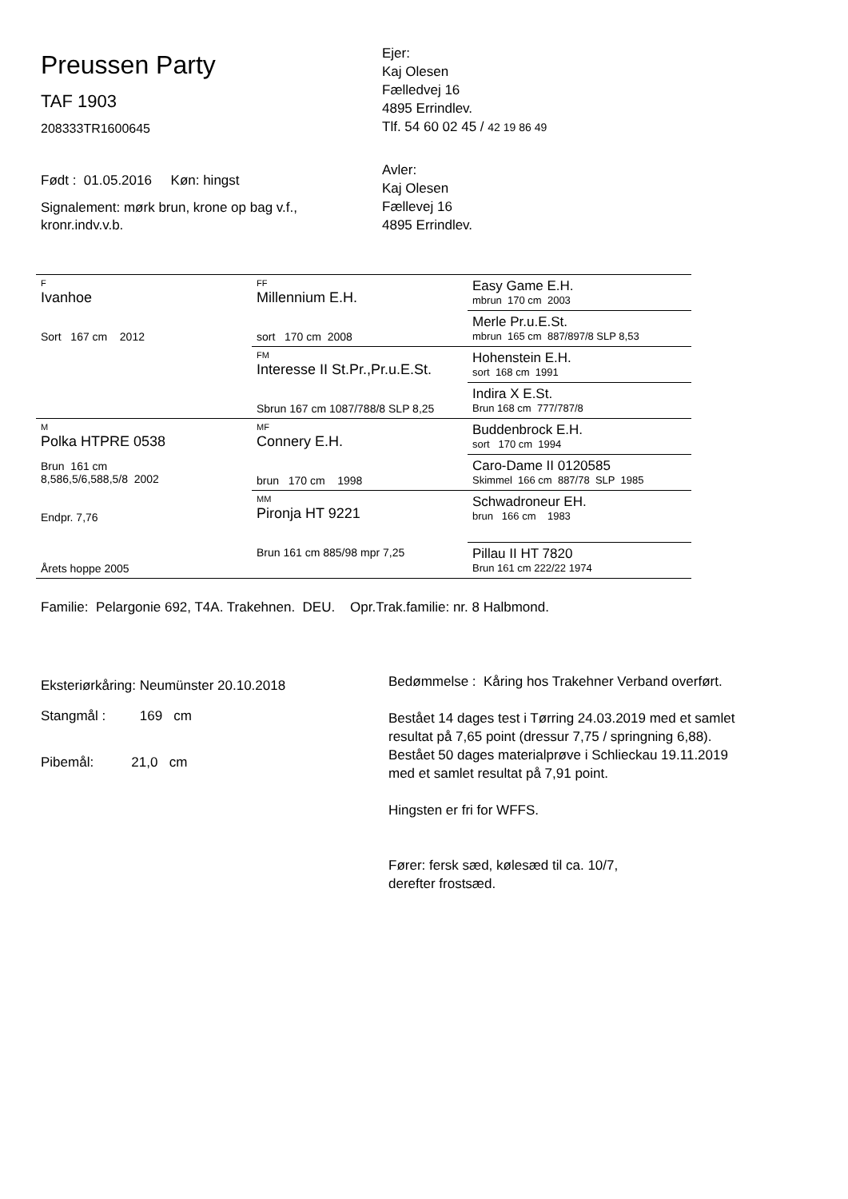Preussen Party
TAF 1903
208333TR1600645
Født : 01.05.2016 Køn: hingst
Signalement: mørk brun, krone op bag v.f.,
kronr.indv.v.b.
Ejer:
Kaj Olesen
Fælledvej 16
4895 Errindlev.
Tlf. 54 60 02 45 / 42 19 86 49
Avler:
Kaj Olesen
Fællevej 16
4895 Errindlev.
| F Ivanhoe Sort 167 cm 2012 | FF Millennium E.H. sort 170 cm 2008 | Easy Game E.H. mbrun 170 cm 2003 |
| | | Merle Pr.u.E.St. mbrun 165 cm 887/897/8 SLP 8,53 |
| | FM Interesse II St.Pr.,Pr.u.E.St. Sbrun 167 cm 1087/788/8 SLP 8,25 | Hohenstein E.H. sort 168 cm 1991 |
| | | Indira X E.St. Brun 168 cm 777/787/8 |
| M Polka HTPRE 0538 Brun 161 cm 8,586,5/6,588,5/8 2002 Endpr. 7,76 Årets hoppe 2005 | MF Connery E.H. brun 170 cm 1998 | Buddenbrock E.H. sort 170 cm 1994 |
| | | Caro-Dame II 0120585 Skimmel 166 cm 887/78 SLP 1985 |
| | MM Pironja HT 9221 Brun 161 cm 885/98 mpr 7,25 | Schwadroneur EH. brun 166 cm 1983 |
| | | Pillau II HT 7820 Brun 161 cm 222/22 1974 |
Familie: Pelargonie 692, T4A. Trakehnen. DEU. Opr.Trak.familie: nr. 8 Halbmond.
Eksteriørkåring: Neumünster 20.10.2018
Stangmål : 169 cm
Pibemål: 21,0 cm
Bedømmelse : Kåring hos Trakehner Verband overført.
Bestået 14 dages test i Tørring 24.03.2019 med et samlet resultat på 7,65 point (dressur 7,75 / springning 6,88).
Bestået 50 dages materialprøve i Schlieckau 19.11.2019 med et samlet resultat på 7,91 point.
Hingsten er fri for WFFS.
Fører: fersk sæd, kølesæd til ca. 10/7,
derefter frostsæd.